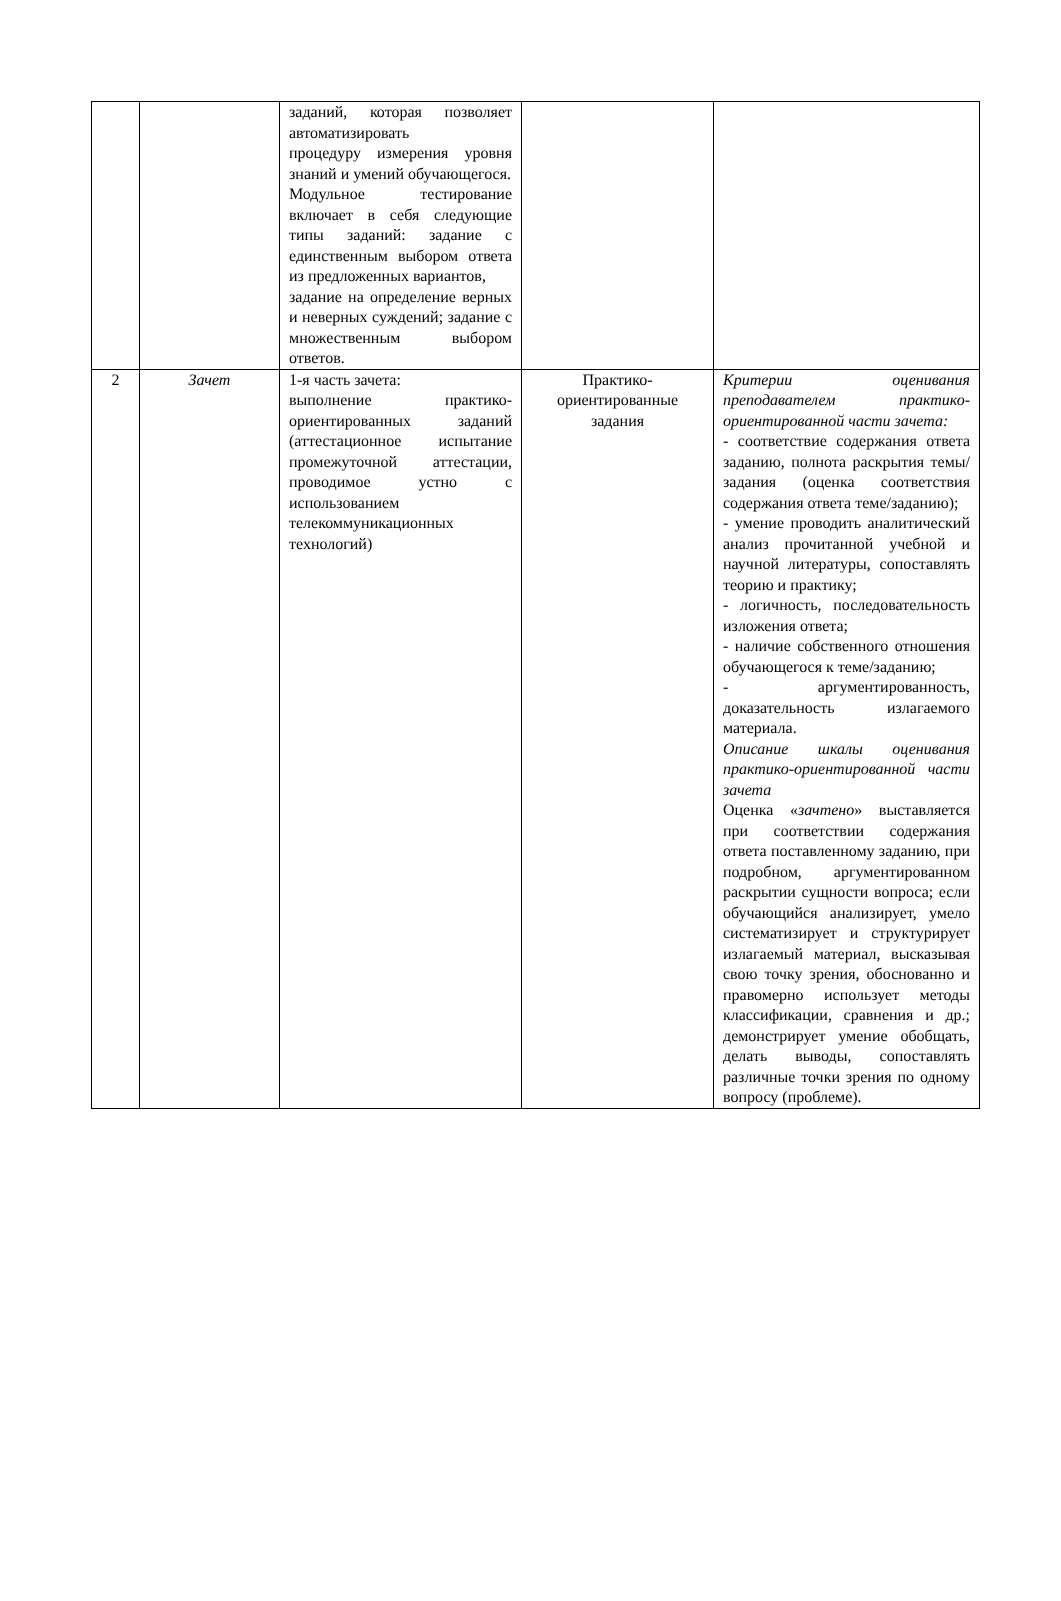| | | заданий, которая позволяет автоматизировать процедуру измерения уровня знаний и умений обучающегося. Модульное тестирование включает в себя следующие типы заданий: задание с единственным выбором ответа из предложенных вариантов, задание на определение верных и неверных суждений; задание с множественным выбором ответов. | | |
| 2 | Зачет | 1-я часть зачета: выполнение практико-ориентированных заданий (аттестационное испытание промежуточной аттестации, проводимое устно с использованием телекоммуникационных технологий) | Практико-ориентированные задания | Критерии оценивания преподавателем практико-ориентированной части зачета: - соответствие содержания ответа заданию, полнота раскрытия темы/задания (оценка соответствия содержания ответа теме/заданию); - умение проводить аналитический анализ прочитанной учебной и научной литературы, сопоставлять теорию и практику; - логичность, последовательность изложения ответа; - наличие собственного отношения обучающегося к теме/заданию; - аргументированность, доказательность излагаемого материала. Описание шкалы оценивания практико-ориентированной части зачета Оценка « зачтено » выставляется при соответствии содержания ответа поставленному заданию, при подробном, аргументированном раскрытии сущности вопроса; если обучающийся анализирует, умело систематизирует и структурирует излагаемый материал, высказывая свою точку зрения, обоснованно и правомерно использует методы классификации, сравнения и др.; демонстрирует умение обобщать, делать выводы, сопоставлять различные точки зрения по одному вопросу (проблеме). |